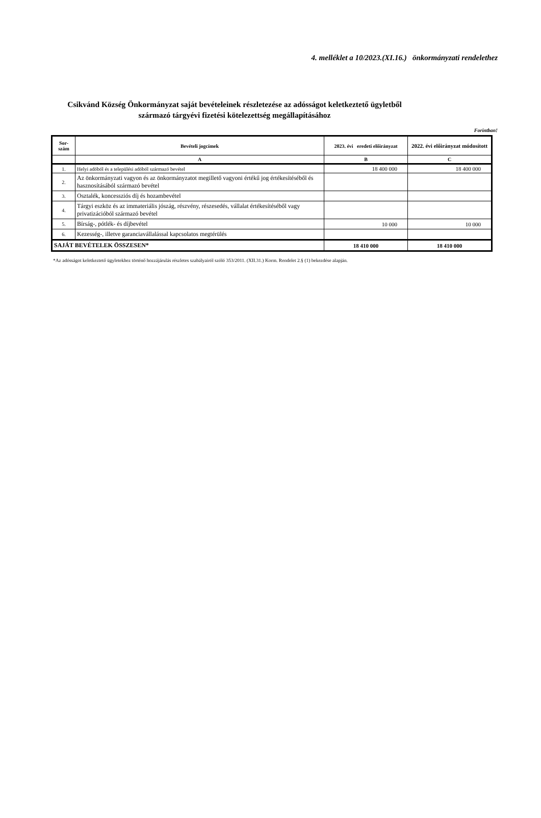4. melléklet a 10/2023.(XI.16.) önkormányzati rendelethez
Csikvánd Község Önkormányzat saját bevételeinek részletezése az adósságot keletkeztető ügyletből származó tárgyévi fizetési kötelezettség megállapításához
Forintban!
| Sor- szám | Bevételi jogcímek | 2023. évi eredeti előirányzat | 2022. évi előirányzat módosított |
| --- | --- | --- | --- |
| | A | B | C |
| 1. | Helyi adóból és a települési adóból származó bevétel | 18 400 000 | 18 400 000 |
| 2. | Az önkormányzati vagyon és az önkormányzatot megillető vagyoni értékű jog értékesítéséből és hasznosításából származó bevétel | | |
| 3. | Osztalék, koncessziós díj és hozambevétel | | |
| 4. | Tárgyi eszköz és az immateriális jószág, részvény, részesedés, vállalat értékesítéséből vagy privatizációból származó bevétel | | |
| 5. | Bírság-, pótlék- és díjbevétel | 10 000 | 10 000 |
| 6. | Kezesség-, illetve garanciavállalással kapcsolatos megtérülés | | |
| SAJÁT BEVÉTELEK ÖSSZESEN* | | 18 410 000 | 18 410 000 |
*Az adósságot keletkeztető ügyletekhez történő hozzájárulás részletes szabályairól szóló 353/2011. (XII.31.) Korm. Rendelet 2.§ (1) bekezdése alapján.